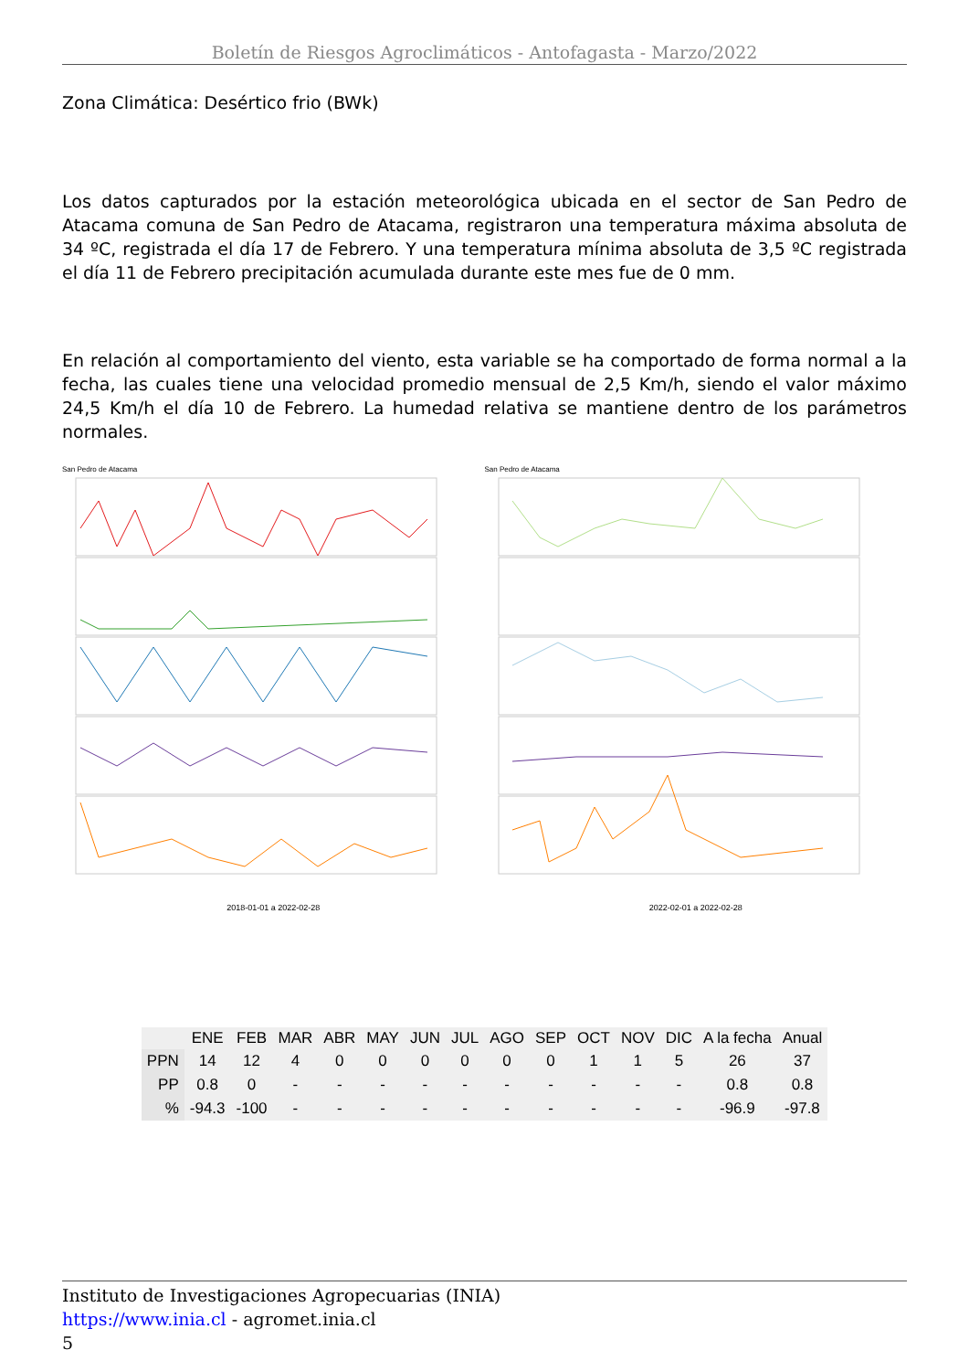Boletín de Riesgos Agroclimáticos - Antofagasta - Marzo/2022
Zona Climática: Desértico frio (BWk)
Los datos capturados por la estación meteorológica ubicada en el sector de San Pedro de Atacama comuna de San Pedro de Atacama, registraron una temperatura máxima absoluta de 34 ºC, registrada el día 17 de Febrero. Y una temperatura mínima absoluta de 3,5 ºC registrada el día 11 de Febrero precipitación acumulada durante este mes fue de 0 mm.
En relación al comportamiento del viento, esta variable se ha comportado de forma normal a la fecha, las cuales tiene una velocidad promedio mensual de 2,5 Km/h, siendo el valor máximo 24,5 Km/h el día 10 de Febrero. La humedad relativa se mantiene dentro de los parámetros normales.
San Pedro de Atacama
2018-01-01 a 2022-02-28
San Pedro de Atacama
2022-02-01 a 2022-02-28
| | ENE | FEB | MAR | ABR | MAY | JUN | JUL | AGO | SEP | OCT | NOV | DIC | A la fecha | Anual |
| --- | --- | --- | --- | --- | --- | --- | --- | --- | --- | --- | --- | --- | --- | --- |
| PPN | 14 | 12 | 4 | 0 | 0 | 0 | 0 | 0 | 0 | 1 | 1 | 5 | 26 | 37 |
| PP | 0.8 | 0 | - | - | - | - | - | - | - | - | - | - | 0.8 | 0.8 |
| % | -94.3 | -100 | - | - | - | - | - | - | - | - | - | - | -96.9 | -97.8 |
Instituto de Investigaciones Agropecuarias (INIA)
https://www.inia.cl - agromet.inia.cl
5